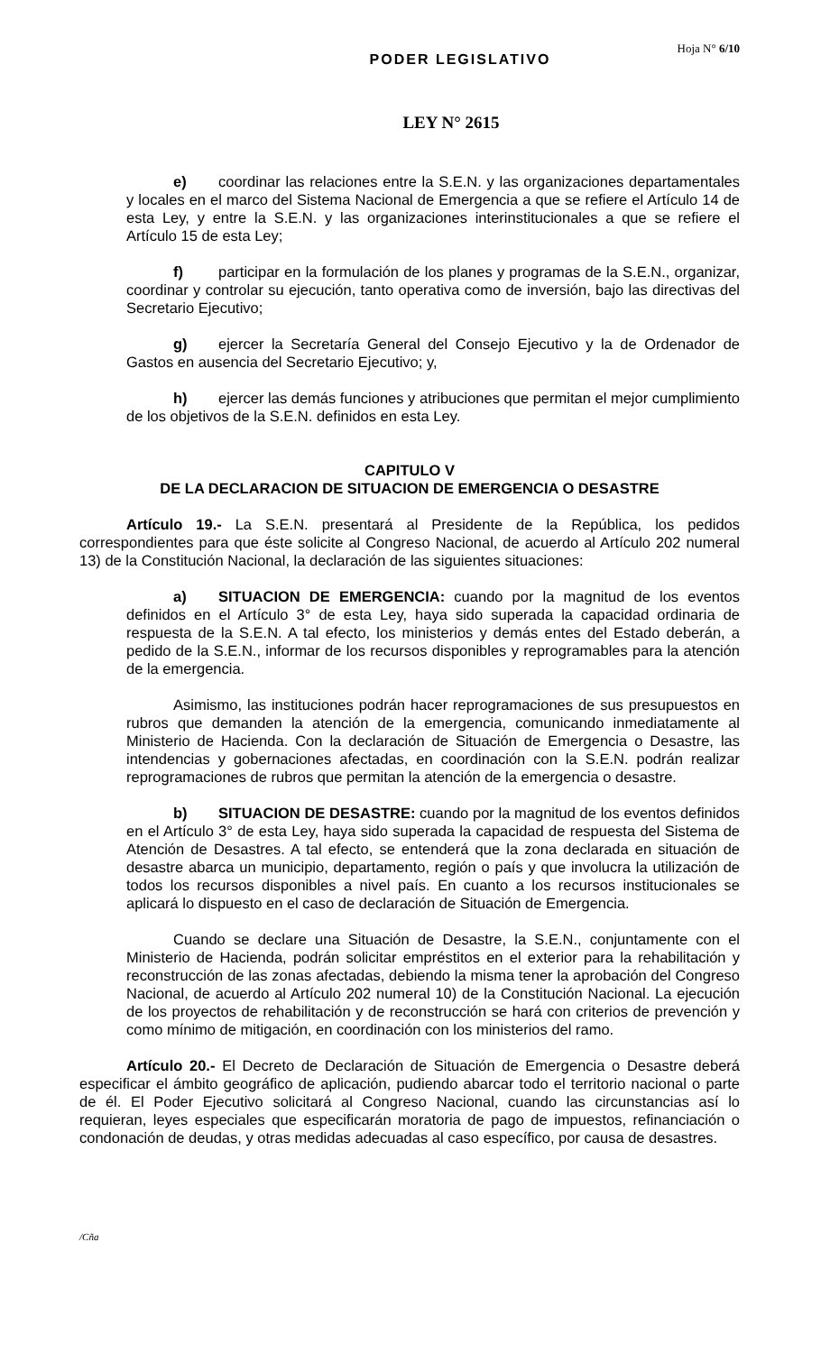Hoja N° 6/10
PODER LEGISLATIVO
LEY N° 2615
e) coordinar las relaciones entre la S.E.N. y las organizaciones departamentales y locales en el marco del Sistema Nacional de Emergencia a que se refiere el Artículo 14 de esta Ley, y entre la S.E.N. y las organizaciones interinstitucionales a que se refiere el Artículo 15 de esta Ley;
f) participar en la formulación de los planes y programas de la S.E.N., organizar, coordinar y controlar su ejecución, tanto operativa como de inversión, bajo las directivas del Secretario Ejecutivo;
g) ejercer la Secretaría General del Consejo Ejecutivo y la de Ordenador de Gastos en ausencia del Secretario Ejecutivo; y,
h) ejercer las demás funciones y atribuciones que permitan el mejor cumplimiento de los objetivos de la S.E.N. definidos en esta Ley.
CAPITULO V
DE LA DECLARACION DE SITUACION DE EMERGENCIA O DESASTRE
Artículo 19.- La S.E.N. presentará al Presidente de la República, los pedidos correspondientes para que éste solicite al Congreso Nacional, de acuerdo al Artículo 202 numeral 13) de la Constitución Nacional, la declaración de las siguientes situaciones:
a) SITUACION DE EMERGENCIA: cuando por la magnitud de los eventos definidos en el Artículo 3° de esta Ley, haya sido superada la capacidad ordinaria de respuesta de la S.E.N. A tal efecto, los ministerios y demás entes del Estado deberán, a pedido de la S.E.N., informar de los recursos disponibles y reprogramables para la atención de la emergencia.
Asimismo, las instituciones podrán hacer reprogramaciones de sus presupuestos en rubros que demanden la atención de la emergencia, comunicando inmediatamente al Ministerio de Hacienda. Con la declaración de Situación de Emergencia o Desastre, las intendencias y gobernaciones afectadas, en coordinación con la S.E.N. podrán realizar reprogramaciones de rubros que permitan la atención de la emergencia o desastre.
b) SITUACION DE DESASTRE: cuando por la magnitud de los eventos definidos en el Artículo 3° de esta Ley, haya sido superada la capacidad de respuesta del Sistema de Atención de Desastres. A tal efecto, se entenderá que la zona declarada en situación de desastre abarca un municipio, departamento, región o país y que involucra la utilización de todos los recursos disponibles a nivel país. En cuanto a los recursos institucionales se aplicará lo dispuesto en el caso de declaración de Situación de Emergencia.
Cuando se declare una Situación de Desastre, la S.E.N., conjuntamente con el Ministerio de Hacienda, podrán solicitar empréstitos en el exterior para la rehabilitación y reconstrucción de las zonas afectadas, debiendo la misma tener la aprobación del Congreso Nacional, de acuerdo al Artículo 202 numeral 10) de la Constitución Nacional. La ejecución de los proyectos de rehabilitación y de reconstrucción se hará con criterios de prevención y como mínimo de mitigación, en coordinación con los ministerios del ramo.
Artículo 20.- El Decreto de Declaración de Situación de Emergencia o Desastre deberá especificar el ámbito geográfico de aplicación, pudiendo abarcar todo el territorio nacional o parte de él. El Poder Ejecutivo solicitará al Congreso Nacional, cuando las circunstancias así lo requieran, leyes especiales que especificarán moratoria de pago de impuestos, refinanciación o condonación de deudas, y otras medidas adecuadas al caso específico, por causa de desastres.
/Cña